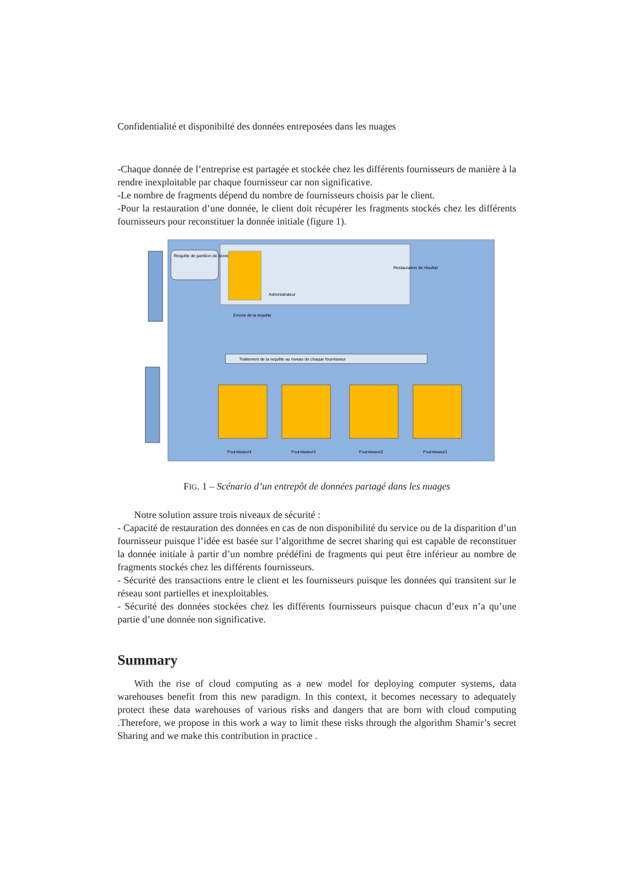Confidentialité et disponibilté des données entreposées dans les nuages
-Chaque donnée de l’entreprise est partagée et stockée chez les différents fournisseurs de manière à la rendre inexploitable par chaque fournisseur car non significative.
-Le nombre de fragments dépend du nombre de fournisseurs choisis par le client.
-Pour la restauration d’une donnée, le client doit récupérer les fragments stockés chez les différents fournisseurs pour reconstituer la donnée initiale (figure 1).
Requête de partition de données
Administrateur
Restauration de résultat
Envoie de la requête
Traitement de la requête au niveau de chaque fournisseur
Fournisseur4
Fournisseur3
Fournisseur2
Fournisseur1
FIG. 1 – Scénario d’un entrepôt de données partagé dans les nuages
Notre solution assure trois niveaux de sécurité :
- Capacité de restauration des données en cas de non disponibilité du service ou de la disparition d’un fournisseur puisque l’idée est basée sur l’algorithme de secret sharing qui est capable de reconstituer la donnée initiale à partir d’un nombre prédéfini de fragments qui peut être inférieur au nombre de fragments stockés chez les différents fournisseurs.
- Sécurité des transactions entre le client et les fournisseurs puisque les données qui transitent sur le réseau sont partielles et inexploitables.
- Sécurité des données stockées chez les différents fournisseurs puisque chacun d’eux n’a qu’une partie d’une donnée non significative.
Summary
With the rise of cloud computing as a new model for deploying computer systems, data warehouses benefit from this new paradigm. In this context, it becomes necessary to adequately protect these data warehouses of various risks and dangers that are born with cloud computing .Therefore, we propose in this work a way to limit these risks through the algorithm Shamir’s secret Sharing and we make this contribution in practice .